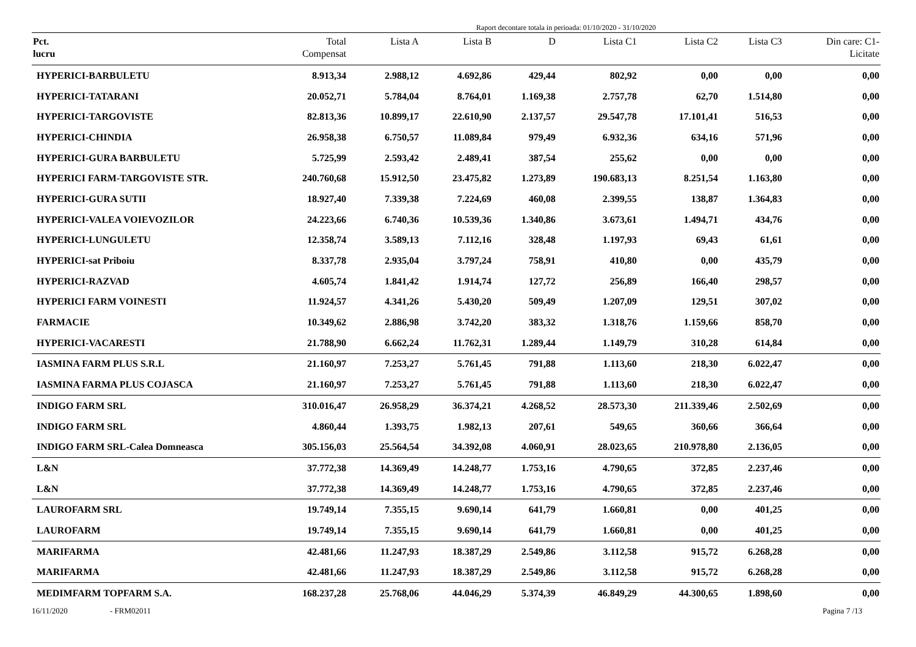Raport decontare totala in perioada: 01/10/2020 - 31/10/2020
| Pct. lucru | Total Compensat | Lista A | Lista B | D | Lista C1 | Lista C2 | Lista C3 | Din care: C1- Licitate |
| --- | --- | --- | --- | --- | --- | --- | --- | --- |
| HYPERICI-BARBULETU | 8.913,34 | 2.988,12 | 4.692,86 | 429,44 | 802,92 | 0,00 | 0,00 | 0,00 |
| HYPERICI-TATARANI | 20.052,71 | 5.784,04 | 8.764,01 | 1.169,38 | 2.757,78 | 62,70 | 1.514,80 | 0,00 |
| HYPERICI-TARGOVISTE | 82.813,36 | 10.899,17 | 22.610,90 | 2.137,57 | 29.547,78 | 17.101,41 | 516,53 | 0,00 |
| HYPERICI-CHINDIA | 26.958,38 | 6.750,57 | 11.089,84 | 979,49 | 6.932,36 | 634,16 | 571,96 | 0,00 |
| HYPERICI-GURA BARBULETU | 5.725,99 | 2.593,42 | 2.489,41 | 387,54 | 255,62 | 0,00 | 0,00 | 0,00 |
| HYPERICI FARM-TARGOVISTE STR. | 240.760,68 | 15.912,50 | 23.475,82 | 1.273,89 | 190.683,13 | 8.251,54 | 1.163,80 | 0,00 |
| HYPERICI-GURA SUTII | 18.927,40 | 7.339,38 | 7.224,69 | 460,08 | 2.399,55 | 138,87 | 1.364,83 | 0,00 |
| HYPERICI-VALEA VOIEVOZILOR | 24.223,66 | 6.740,36 | 10.539,36 | 1.340,86 | 3.673,61 | 1.494,71 | 434,76 | 0,00 |
| HYPERICI-LUNGULETU | 12.358,74 | 3.589,13 | 7.112,16 | 328,48 | 1.197,93 | 69,43 | 61,61 | 0,00 |
| HYPERICI-sat Priboiu | 8.337,78 | 2.935,04 | 3.797,24 | 758,91 | 410,80 | 0,00 | 435,79 | 0,00 |
| HYPERICI-RAZVAD | 4.605,74 | 1.841,42 | 1.914,74 | 127,72 | 256,89 | 166,40 | 298,57 | 0,00 |
| HYPERICI FARM VOINESTI | 11.924,57 | 4.341,26 | 5.430,20 | 509,49 | 1.207,09 | 129,51 | 307,02 | 0,00 |
| FARMACIE | 10.349,62 | 2.886,98 | 3.742,20 | 383,32 | 1.318,76 | 1.159,66 | 858,70 | 0,00 |
| HYPERICI-VACARESTI | 21.788,90 | 6.662,24 | 11.762,31 | 1.289,44 | 1.149,79 | 310,28 | 614,84 | 0,00 |
| IASMINA FARM PLUS S.R.L | 21.160,97 | 7.253,27 | 5.761,45 | 791,88 | 1.113,60 | 218,30 | 6.022,47 | 0,00 |
| IASMINA FARMA PLUS COJASCA | 21.160,97 | 7.253,27 | 5.761,45 | 791,88 | 1.113,60 | 218,30 | 6.022,47 | 0,00 |
| INDIGO FARM SRL | 310.016,47 | 26.958,29 | 36.374,21 | 4.268,52 | 28.573,30 | 211.339,46 | 2.502,69 | 0,00 |
| INDIGO FARM SRL | 4.860,44 | 1.393,75 | 1.982,13 | 207,61 | 549,65 | 360,66 | 366,64 | 0,00 |
| INDIGO FARM SRL-Calea Domneasca | 305.156,03 | 25.564,54 | 34.392,08 | 4.060,91 | 28.023,65 | 210.978,80 | 2.136,05 | 0,00 |
| L&N | 37.772,38 | 14.369,49 | 14.248,77 | 1.753,16 | 4.790,65 | 372,85 | 2.237,46 | 0,00 |
| L&N | 37.772,38 | 14.369,49 | 14.248,77 | 1.753,16 | 4.790,65 | 372,85 | 2.237,46 | 0,00 |
| LAUROFARM SRL | 19.749,14 | 7.355,15 | 9.690,14 | 641,79 | 1.660,81 | 0,00 | 401,25 | 0,00 |
| LAUROFARM | 19.749,14 | 7.355,15 | 9.690,14 | 641,79 | 1.660,81 | 0,00 | 401,25 | 0,00 |
| MARIFARMA | 42.481,66 | 11.247,93 | 18.387,29 | 2.549,86 | 3.112,58 | 915,72 | 6.268,28 | 0,00 |
| MARIFARMA | 42.481,66 | 11.247,93 | 18.387,29 | 2.549,86 | 3.112,58 | 915,72 | 6.268,28 | 0,00 |
| MEDIMFARM TOPFARM S.A. | 168.237,28 | 25.768,06 | 44.046,29 | 5.374,39 | 46.849,29 | 44.300,65 | 1.898,60 | 0,00 |
16/11/2020 - FRM02011 Pagina 7 /13